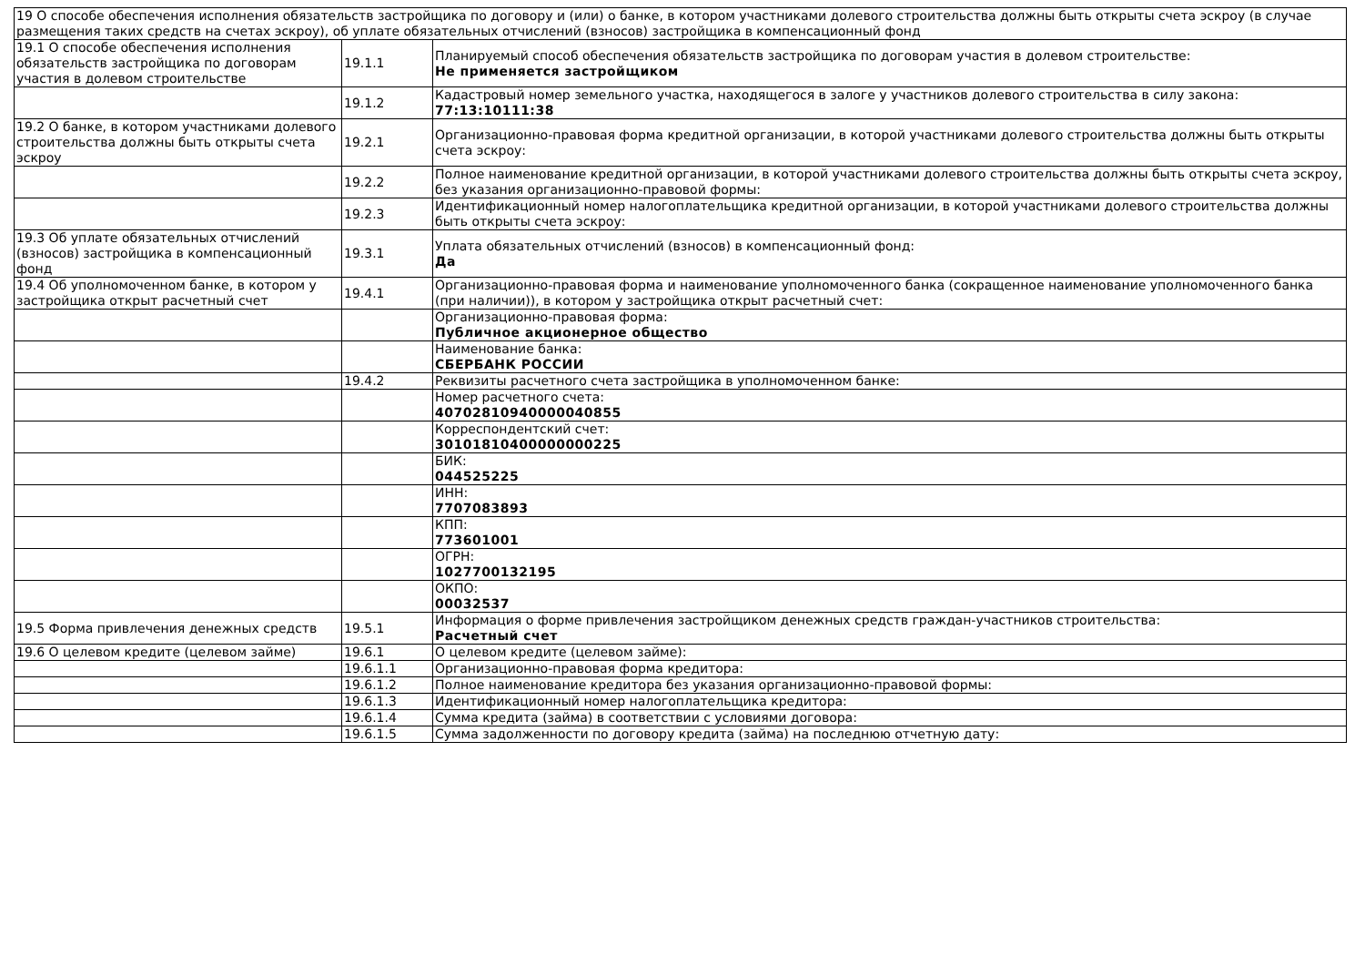| 19 О способе обеспечения исполнения обязательств застройщика по договору и (или) о банке, в котором участниками долевого строительства должны быть открыты счета эскроу (в случае размещения таких средств на счетах эскроу), об уплате обязательных отчислений (взносов) застройщика в компенсационный фонд | | |
| 19.1 О способе обеспечения исполнения обязательств застройщика по договорам участия в долевом строительстве | 19.1.1 | Планируемый способ обеспечения обязательств застройщика по договорам участия в долевом строительстве: Не применяется застройщиком |
| | 19.1.2 | Кадастровый номер земельного участка, находящегося в залоге у участников долевого строительства в силу закона: 77:13:10111:38 |
| 19.2 О банке, в котором участниками долевого строительства должны быть открыты счета эскроу | 19.2.1 | Организационно-правовая форма кредитной организации, в которой участниками долевого строительства должны быть открыты счета эскроу: |
| | 19.2.2 | Полное наименование кредитной организации, в которой участниками долевого строительства должны быть открыты счета эскроу, без указания организационно-правовой формы: |
| | 19.2.3 | Идентификационный номер налогоплательщика кредитной организации, в которой участниками долевого строительства должны быть открыты счета эскроу: |
| 19.3 Об уплате обязательных отчислений (взносов) застройщика в компенсационный фонд | 19.3.1 | Уплата обязательных отчислений (взносов) в компенсационный фонд: Да |
| 19.4 Об уполномоченном банке, в котором у застройщика открыт расчетный счет | 19.4.1 | Организационно-правовая форма и наименование уполномоченного банка (сокращенное наименование уполномоченного банка (при наличии)), в котором у застройщика открыт расчетный счет: |
| | | Организационно-правовая форма: Публичное акционерное общество |
| | | Наименование банка: СБЕРБАНК РОССИИ |
| | 19.4.2 | Реквизиты расчетного счета застройщика в уполномоченном банке: |
| | | Номер расчетного счета: 40702810940000040855 |
| | | Корреспондентский счет: 30101810400000000225 |
| | | БИК: 044525225 |
| | | ИНН: 7707083893 |
| | | КПП: 773601001 |
| | | ОГРН: 1027700132195 |
| | | ОКПО: 00032537 |
| 19.5 Форма привлечения денежных средств | 19.5.1 | Информация о форме привлечения застройщиком денежных средств граждан-участников строительства: Расчетный счет |
| 19.6 О целевом кредите (целевом займе) | 19.6.1 | О целевом кредите (целевом займе): |
| | 19.6.1.1 | Организационно-правовая форма кредитора: |
| | 19.6.1.2 | Полное наименование кредитора без указания организационно-правовой формы: |
| | 19.6.1.3 | Идентификационный номер налогоплательщика кредитора: |
| | 19.6.1.4 | Сумма кредита (займа) в соответствии с условиями договора: |
| | 19.6.1.5 | Сумма задолженности по договору кредита (займа) на последнюю отчетную дату: |